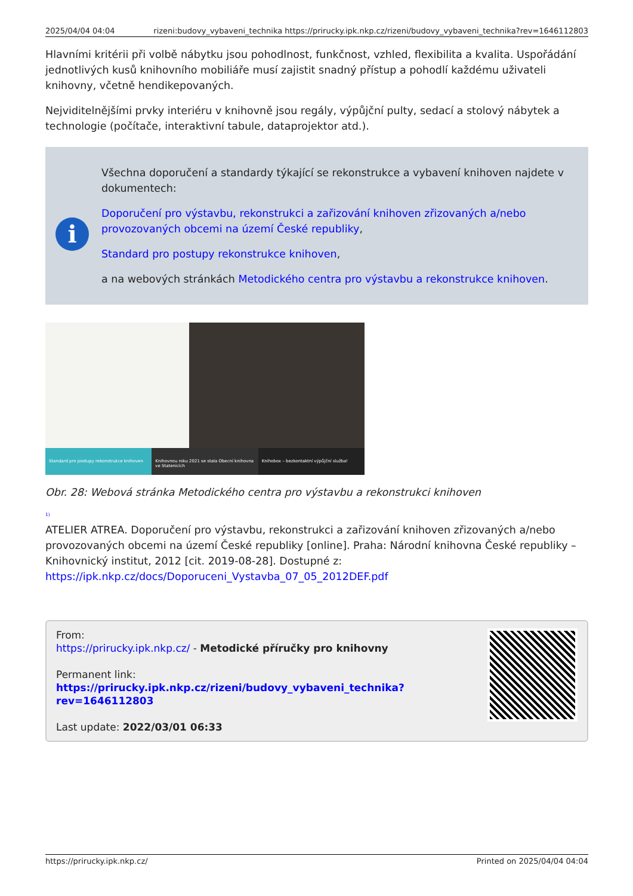2025/04/04 04:04 rizeni:budovy_vybaveni_technika https://prirucky.ipk.nkp.cz/rizeni/budovy_vybaveni_technika?rev=1646112803
Hlavními kritérii při volbě nábytku jsou pohodlnost, funkčnost, vzhled, flexibilita a kvalita. Uspořádání jednotlivých kusů knihovního mobiliáře musí zajistit snadný přístup a pohodlí každému uživateli knihovny, včetně hendikepovaných.
Nejviditelnějšími prvky interiéru v knihovně jsou regály, výpůjční pulty, sedací a stolový nábytek a technologie (počítače, interaktivní tabule, dataprojektor atd.).
i
Všechna doporučení a standardy týkající se rekonstrukce a vybavení knihoven najdete v dokumentech:
Doporučení pro výstavbu, rekonstrukci a zařizování knihoven zřizovaných a/nebo provozovaných obcemi na území České republiky,
Standard pro postupy rekonstrukce knihoven,
a na webových stránkách Metodického centra pro výstavbu a rekonstrukce knihoven.
Standard pro postupy rekonstrukce knihoven
Knihovnou roku 2021 se stala Obecní knihovna ve Statenicích
Knihobox – bezkontaktní výpůjční služba!
Obr. 28: Webová stránka Metodického centra pro výstavbu a rekonstrukci knihoven
<sup>1)</sup>
ATELIER ATREA. Doporučení pro výstavbu, rekonstrukci a zařizování knihoven zřizovaných a/nebo provozovaných obcemi na území České republiky [online]. Praha: Národní knihovna České republiky – Knihovnický institut, 2012 [cit. 2019-08-28]. Dostupné z: https://ipk.nkp.cz/docs/Doporuceni_Vystavba_07_05_2012DEF.pdf
From:
https://prirucky.ipk.nkp.cz/ - Metodické příručky pro knihovny
Permanent link:
https://prirucky.ipk.nkp.cz/rizeni/budovy_vybaveni_technika?rev=1646112803
Last update: 2022/03/01 06:33
https://prirucky.ipk.nkp.cz/ Printed on 2025/04/04 04:04